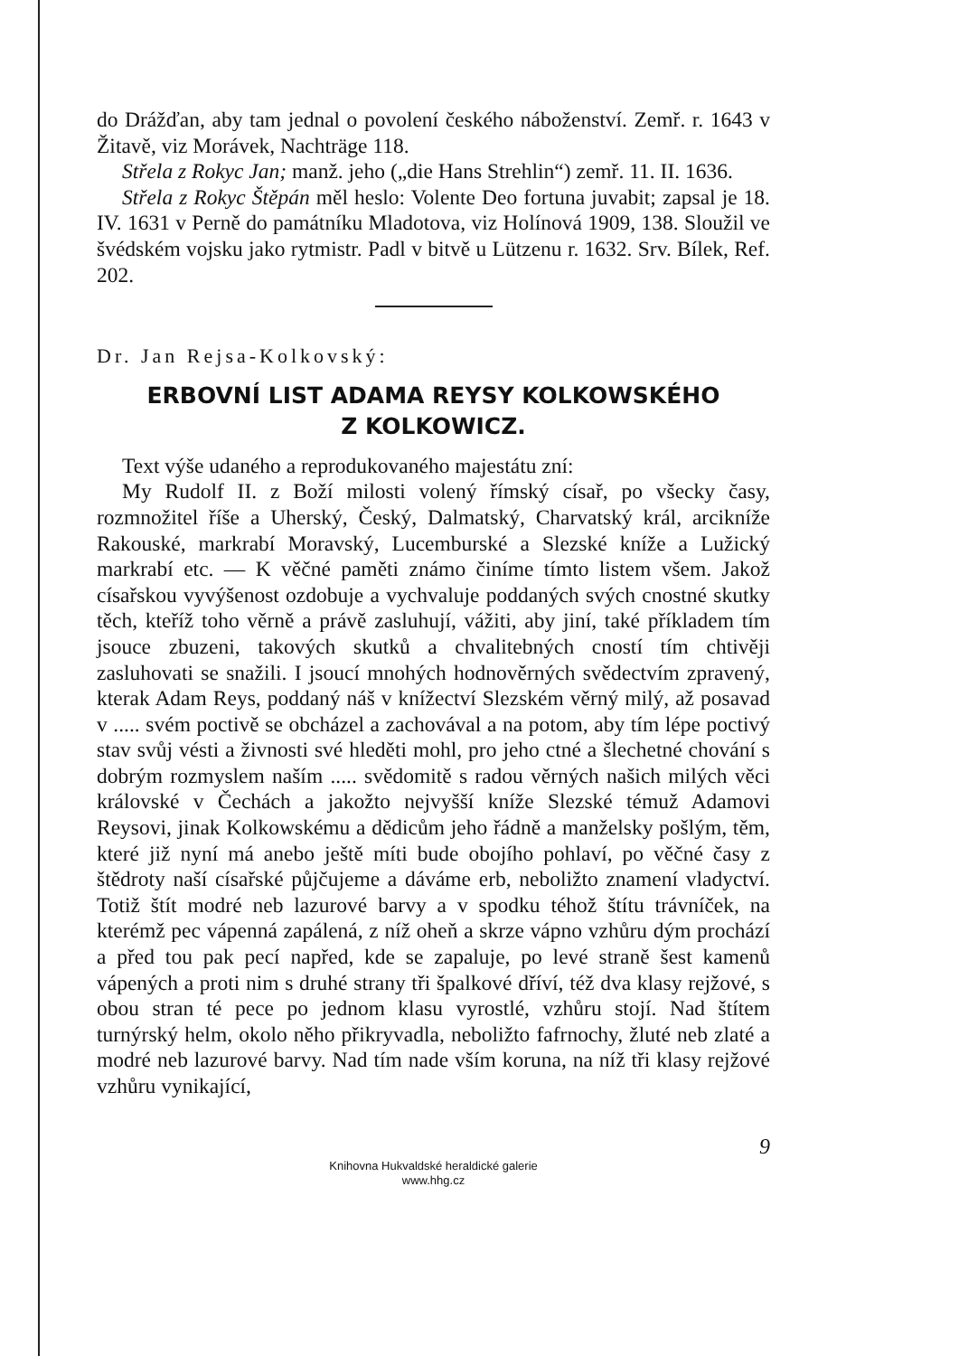do Drážďan, aby tam jednal o povolení českého náboženství. Zemř. r. 1643 v Žitavě, viz Morávek, Nachträge 118.
Střela z Rokyc Jan; manž. jeho („die Hans Strehlin“) zemř. 11. II. 1636.
Střela z Rokyc Štěpán měl heslo: Volente Deo fortuna juvabit; zapsal je 18. IV. 1631 v Perně do památníku Mladotova, viz Holínová 1909, 138. Sloužil ve švédském vojsku jako rytmistr. Padl v bitvě u Lützenu r. 1632. Srv. Bílek, Ref. 202.
Dr. Jan Rejsa-Kolkovský:
ERBOVNÍ LIST ADAMA REYSY KOLKOWSKÉHO
Z KOLKOWICZ.
Text výše udaného a reprodukovaného majestátu zní:
My Rudolf II. z Boží milosti volený římský císař, po všecky časy, rozmnožitel říše a Uherský, Český, Dalmatský, Charvatský král, arcikníže Rakouské, markrabí Moravský, Lucemburské a Slezské kníže a Lužický markrabí etc. — K věčné paměti známo činíme tímto listem všem. Jakož císařskou vyvýšenost ozdobuje a vychvaluje poddaných svých cnostné skutky těch, kteříž toho věrně a právě zasluhují, vážiti, aby jiní, také příkladem tím jsouce zbuzeni, takových skutků a chvalitebných cností tím chtivěji zasluhovati se snažili. I jsoucí mnohých hodnověrných svědectvím zpravený, kterak Adam Reys, poddaný náš v knížectví Slezském věrný milý, až posavad v ..... svém poctivě se obcházel a zachovával a na potom, aby tím lépe poctivý stav svůj vésti a živnosti své hleděti mohl, pro jeho ctné a šlechetné chování s dobrým rozmyslem naším ..... svědomitě s radou věrných našich milých věci královské v Čechách a jakožto nejvyšší kníže Slezské témuž Adamovi Reysovi, jinak Kolkowskému a dědicům jeho řádně a manželsky pošlým, těm, které již nyní má anebo ještě míti bude obojího pohlaví, po věčné časy z štědroty naší císařské půjčujeme a dáváme erb, neboližto znamení vladyctví. Totiž štít modré neb lazurové barvy a v spodku téhož štítu trávníček, na kterémž pec vápenná zapálená, z níž oheň a skrze vápno vzhůru dým prochází a před tou pak pecí napřed, kde se zapaluje, po levé straně šest kamenů vápených a proti nim s druhé strany tři špalkové dříví, též dva klasy rejžové, s obou stran té pece po jednom klasu vyrostlé, vzhůru stojí. Nad štítem turnýrský helm, okolo něho přikryvadla, neboližto fafrnochy, žluté neb zlaté a modré neb lazurové barvy. Nad tím nade vším koruna, na níž tři klasy rejžové vzhůru vynikající,
9
Knihovna Hukvaldské heraldické galerie
www.hhg.cz